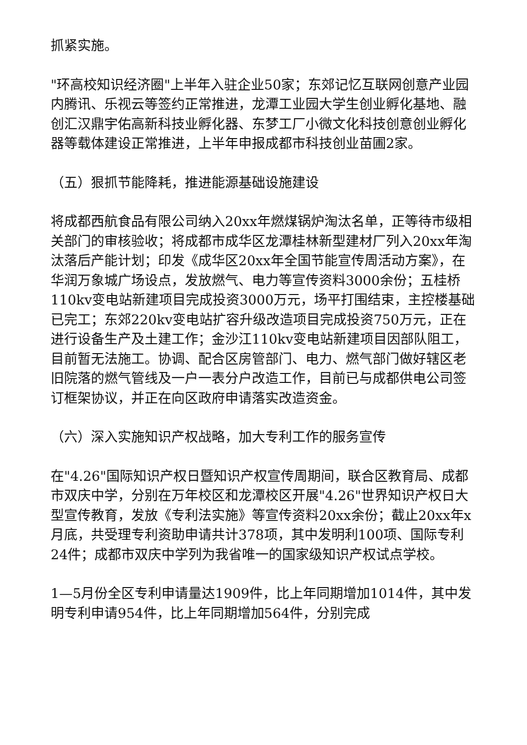抓紧实施。
"环高校知识经济圈"上半年入驻企业50家；东郊记忆互联网创意产业园内腾讯、乐视云等签约正常推进，龙潭工业园大学生创业孵化基地、融创汇汉鼎宇佑高新科技业孵化器、东梦工厂小微文化科技创意创业孵化器等载体建设正常推进，上半年申报成都市科技创业苗圃2家。
（五）狠抓节能降耗，推进能源基础设施建设
将成都西航食品有限公司纳入20xx年燃煤锅炉淘汰名单，正等待市级相关部门的审核验收；将成都市成华区龙潭桂林新型建材厂列入20xx年淘汰落后产能计划；印发《成华区20xx年全国节能宣传周活动方案》，在华润万象城广场设点，发放燃气、电力等宣传资料3000余份；五桂桥110kv变电站新建项目完成投资3000万元，场平打围结束，主控楼基础已完工；东郊220kv变电站扩容升级改造项目完成投资750万元，正在进行设备生产及土建工作；金沙江110kv变电站新建项目因部队阻工，目前暂无法施工。协调、配合区房管部门、电力、燃气部门做好辖区老旧院落的燃气管线及一户一表分户改造工作，目前已与成都供电公司签订框架协议，并正在向区政府申请落实改造资金。
（六）深入实施知识产权战略，加大专利工作的服务宣传
在"4.26"国际知识产权日暨知识产权宣传周期间，联合区教育局、成都市双庆中学，分别在万年校区和龙潭校区开展"4.26"世界知识产权日大型宣传教育，发放《专利法实施》等宣传资料20xx余份；截止20xx年x月底，共受理专利资助申请共计378项，其中发明利100项、国际专利24件；成都市双庆中学列为我省唯一的国家级知识产权试点学校。
1—5月份全区专利申请量达1909件，比上年同期增加1014件，其中发明专利申请954件，比上年同期增加564件，分别完成